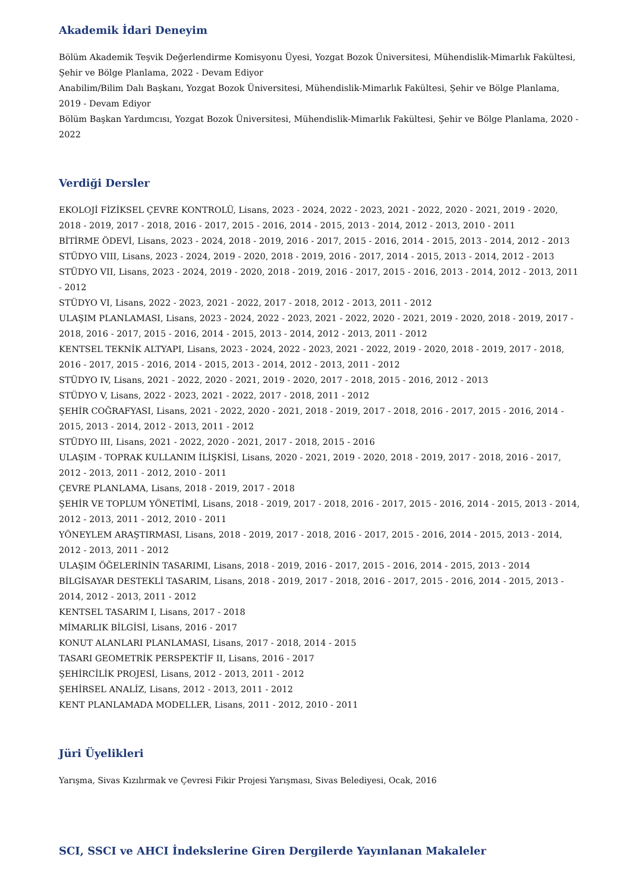Akademik İdari Deneyim
Bölüm Akademik Teşvik Değerlendirme Komisyonu Üyesi, Yozgat Bozok Üniversitesi, Mühendislik-Mimarlık Fakültesi, Şehir ve Bölge Planlama, 2022 - Devam Ediyor
Anabilim/Bilim Dalı Başkanı, Yozgat Bozok Üniversitesi, Mühendislik-Mimarlık Fakültesi, Şehir ve Bölge Planlama, 2019 - Devam Ediyor
Bölüm Başkan Yardımcısı, Yozgat Bozok Üniversitesi, Mühendislik-Mimarlık Fakültesi, Şehir ve Bölge Planlama, 2020 - 2022
Verdiği Dersler
EKOLOJİ FİZİKSEL ÇEVRE KONTROLÜ, Lisans, 2023 - 2024, 2022 - 2023, 2021 - 2022, 2020 - 2021, 2019 - 2020, 2018 - 2019, 2017 - 2018, 2016 - 2017, 2015 - 2016, 2014 - 2015, 2013 - 2014, 2012 - 2013, 2010 - 2011
BİTİRME ÖDEVİ, Lisans, 2023 - 2024, 2018 - 2019, 2016 - 2017, 2015 - 2016, 2014 - 2015, 2013 - 2014, 2012 - 2013
STÜDYO VIII, Lisans, 2023 - 2024, 2019 - 2020, 2018 - 2019, 2016 - 2017, 2014 - 2015, 2013 - 2014, 2012 - 2013
STÜDYO VII, Lisans, 2023 - 2024, 2019 - 2020, 2018 - 2019, 2016 - 2017, 2015 - 2016, 2013 - 2014, 2012 - 2013, 2011 - 2012
STÜDYO VI, Lisans, 2022 - 2023, 2021 - 2022, 2017 - 2018, 2012 - 2013, 2011 - 2012
ULAŞIM PLANLAMASI, Lisans, 2023 - 2024, 2022 - 2023, 2021 - 2022, 2020 - 2021, 2019 - 2020, 2018 - 2019, 2017 - 2018, 2016 - 2017, 2015 - 2016, 2014 - 2015, 2013 - 2014, 2012 - 2013, 2011 - 2012
KENTSEL TEKNİK ALTYAPI, Lisans, 2023 - 2024, 2022 - 2023, 2021 - 2022, 2019 - 2020, 2018 - 2019, 2017 - 2018, 2016 - 2017, 2015 - 2016, 2014 - 2015, 2013 - 2014, 2012 - 2013, 2011 - 2012
STÜDYO IV, Lisans, 2021 - 2022, 2020 - 2021, 2019 - 2020, 2017 - 2018, 2015 - 2016, 2012 - 2013
STÜDYO V, Lisans, 2022 - 2023, 2021 - 2022, 2017 - 2018, 2011 - 2012
ŞEHİR COĞRAFYASI, Lisans, 2021 - 2022, 2020 - 2021, 2018 - 2019, 2017 - 2018, 2016 - 2017, 2015 - 2016, 2014 - 2015, 2013 - 2014, 2012 - 2013, 2011 - 2012
STÜDYO III, Lisans, 2021 - 2022, 2020 - 2021, 2017 - 2018, 2015 - 2016
ULAŞIM - TOPRAK KULLANIM İLİŞKİSİ, Lisans, 2020 - 2021, 2019 - 2020, 2018 - 2019, 2017 - 2018, 2016 - 2017, 2012 - 2013, 2011 - 2012, 2010 - 2011
ÇEVRE PLANLAMA, Lisans, 2018 - 2019, 2017 - 2018
ŞEHİR VE TOPLUM YÖNETİMİ, Lisans, 2018 - 2019, 2017 - 2018, 2016 - 2017, 2015 - 2016, 2014 - 2015, 2013 - 2014, 2012 - 2013, 2011 - 2012, 2010 - 2011
YÖNEYLEM ARAŞTIRMASI, Lisans, 2018 - 2019, 2017 - 2018, 2016 - 2017, 2015 - 2016, 2014 - 2015, 2013 - 2014, 2012 - 2013, 2011 - 2012
ULAŞIM ÖĞELERİNİN TASARIMI, Lisans, 2018 - 2019, 2016 - 2017, 2015 - 2016, 2014 - 2015, 2013 - 2014
BİLGİSAYAR DESTEKLİ TASARIM, Lisans, 2018 - 2019, 2017 - 2018, 2016 - 2017, 2015 - 2016, 2014 - 2015, 2013 - 2014, 2012 - 2013, 2011 - 2012
KENTSEL TASARIM I, Lisans, 2017 - 2018
MİMARLIK BİLGİSİ, Lisans, 2016 - 2017
KONUT ALANLARI PLANLAMASI, Lisans, 2017 - 2018, 2014 - 2015
TASARI GEOMETRİK PERSPEKTİF II, Lisans, 2016 - 2017
ŞEHİRCİLİK PROJESİ, Lisans, 2012 - 2013, 2011 - 2012
ŞEHİRSEL ANALİZ, Lisans, 2012 - 2013, 2011 - 2012
KENT PLANLAMADA MODELLER, Lisans, 2011 - 2012, 2010 - 2011
Jüri Üyelikleri
Yarışma, Sivas Kızılırmak ve Çevresi Fikir Projesi Yarışması, Sivas Belediyesi, Ocak, 2016
SCI, SSCI ve AHCI İndekslerine Giren Dergilerde Yayınlanan Makaleler